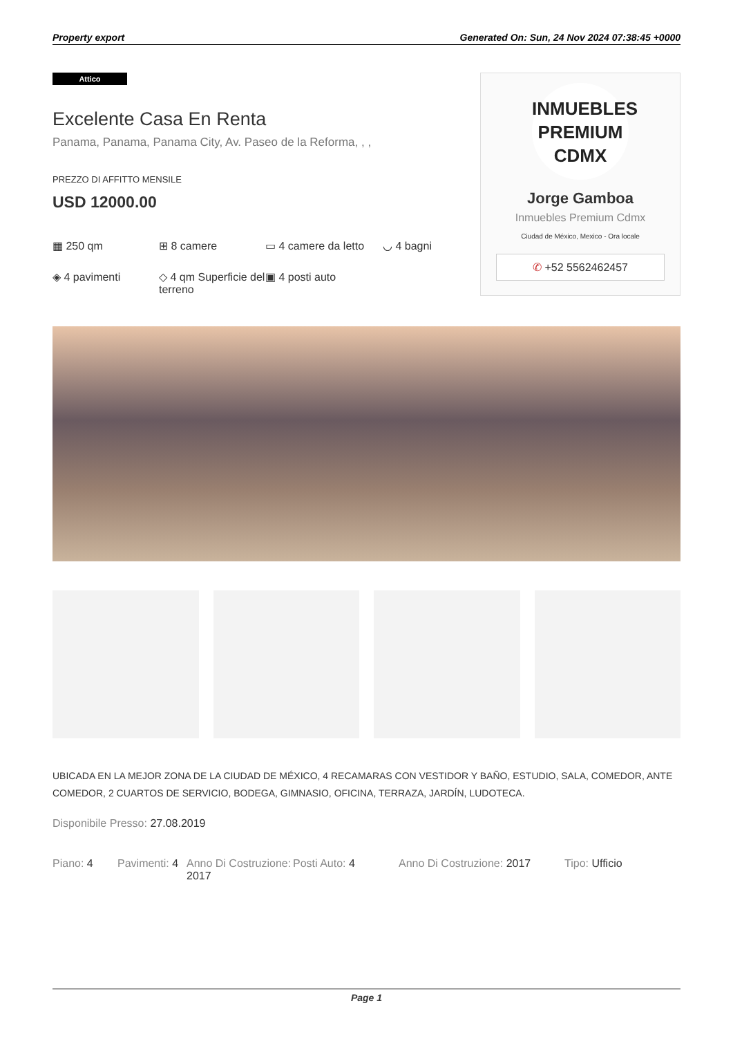Property export Generated On: Sun, 24 Nov 2024 07:38:45 +0000
Attico
Excelente Casa En Renta
Panama, Panama, Panama City, Av. Paseo de la Reforma, , ,
PREZZO DI AFFITTO MENSILE
USD 12000.00
▦ 250 qm
⊞ 8 camere
▭ 4 camere da letto
◡ 4 bagni
◈ 4 pavimenti
◇ 4 qm Superficie del terreno
▣ 4 posti auto
INMUEBLES
PREMIUM
CDMX
Jorge Gamboa
Inmuebles Premium Cdmx
Ciudad de México, Mexico - Ora locale
✆ +52 5562462457
UBICADA EN LA MEJOR ZONA DE LA CIUDAD DE MÉXICO, 4 RECAMARAS CON VESTIDOR Y BAÑO, ESTUDIO, SALA, COMEDOR, ANTE COMEDOR, 2 CUARTOS DE SERVICIO, BODEGA, GIMNASIO, OFICINA, TERRAZA, JARDÍN, LUDOTECA.
Disponibile Presso: 27.08.2019
Piano: 4
Pavimenti: 4
Anno Di Costruzione: 2017
Posti Auto: 4
Anno Di Costruzione: 2017
Tipo: Ufficio
Page 1